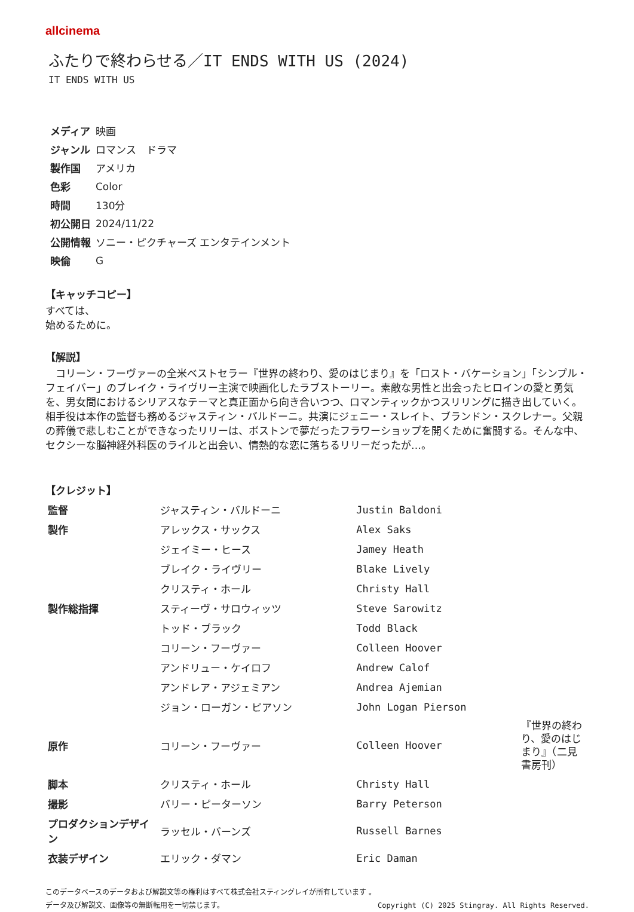allcinema
ふたりで終わらせる／IT ENDS WITH US (2024)
IT ENDS WITH US
| メディア | 映画 |
| ジャンル | ロマンス ドラマ |
| 製作国 | アメリカ |
| 色彩 | Color |
| 時間 | 130分 |
| 初公開日 | 2024/11/22 |
| 公開情報 | ソニー・ピクチャーズ エンタテインメント |
| 映倫 | G |
【キャッチコピー】
すべては、
始めるために。
【解説】
　コリーン・フーヴァーの全米ベストセラー『世界の終わり、愛のはじまり』を「ロスト・バケーション」「シンプル・フェイバー」のブレイク・ライヴリー主演で映画化したラブストーリー。素敵な男性と出会ったヒロインの愛と勇気を、男女間におけるシリアスなテーマと真正面から向き合いつつ、ロマンティックかつスリリングに描き出していく。相手役は本作の監督も務めるジャスティン・バルドーニ。共演にジェニー・スレイト、ブランドン・スクレナー。父親の葬儀で悲しむことができなったリリーは、ボストンで夢だったフラワーショップを開くために奮闘する。そんな中、セクシーな脳神経外科医のライルと出会い、情熱的な恋に落ちるリリーだったが…。
【クレジット】
| 監督 | ジャスティン・バルドーニ | Justin Baldoni | |
| 製作 | アレックス・サックス | Alex Saks | |
| | ジェイミー・ヒース | Jamey Heath | |
| | ブレイク・ライヴリー | Blake Lively | |
| | クリスティ・ホール | Christy Hall | |
| 製作総指揮 | スティーヴ・サロウィッツ | Steve Sarowitz | |
| | トッド・ブラック | Todd Black | |
| | コリーン・フーヴァー | Colleen Hoover | |
| | アンドリュー・ケイロフ | Andrew Calof | |
| | アンドレア・アジェミアン | Andrea Ajemian | |
| | ジョン・ローガン・ピアソン | John Logan Pierson | |
| 原作 | コリーン・フーヴァー | Colleen Hoover | 『世界の終わり、愛のはじまり』（二見書房刊） |
| 脚本 | クリスティ・ホール | Christy Hall | |
| 撮影 | バリー・ピーターソン | Barry Peterson | |
| プロダクションデザイン | ラッセル・バーンズ | Russell Barnes | |
| 衣装デザイン | エリック・ダマン | Eric Daman | |
このデータベースのデータおよび解説文等の権利はすべて株式会社スティングレイが所有しています 。
Copyright (C) 2025 Stingray. All Rights Reserved. データ及び解説文、画像等の無断転用を一切禁じます。